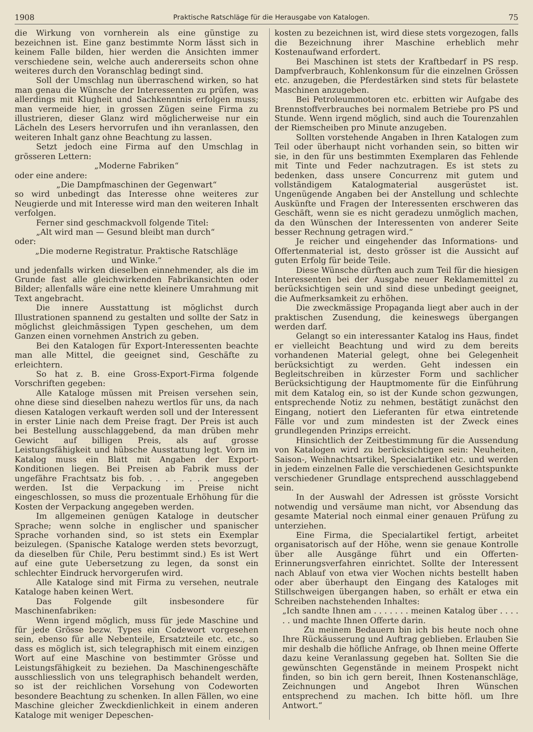1908 Praktische Ratschläge für die Herausgabe von Katalogen. 75
die Wirkung von vornherein als eine günstige zu bezeichnen ist. Eine ganz bestimmte Norm lässt sich in keinem Falle bilden, hier werden die Ansichten immer verschiedene sein, welche auch andererseits schon ohne weiteres durch den Voranschlag bedingt sind.
Soll der Umschlag nun überraschend wirken, so hat man genau die Wünsche der Interessenten zu prüfen, was allerdings mit Klugheit und Sachkenntnis erfolgen muss; man vermeide hier, in grossen Zügen seine Firma zu illustrieren, dieser Glanz wird möglicherweise nur ein Lächeln des Lesers hervorrufen und ihn veranlassen, den weiteren Inhalt ganz ohne Beachtung zu lassen.
Setzt jedoch eine Firma auf den Umschlag in grösseren Lettern:
„Moderne Fabriken“
oder eine andere:
„Die Dampfmaschinen der Gegenwart“
so wird unbedingt das Interesse ohne weiteres zur Neugierde und mit Interesse wird man den weiteren Inhalt verfolgen.
Ferner sind geschmackvoll folgende Titel:
„Alt wird man — Gesund bleibt man durch“
oder:
„Die moderne Registratur. Praktische Ratschläge
und Winke.“
und jedenfalls wirken dieselben einnehmender, als die im Grunde fast alle gleichwirkenden Fabrikansichten oder Bilder; allenfalls wäre eine nette kleinere Umrahmung mit Text angebracht.
Die innere Ausstattung ist möglichst durch Illustrationen spannend zu gestalten und sollte der Satz in möglichst gleichmässigen Typen geschehen, um dem Ganzen einen vornehmen Anstrich zu geben.
Bei den Katalogen für Export-Interessenten beachte man alle Mittel, die geeignet sind, Geschäfte zu erleichtern.
So hat z. B. eine Gross-Export-Firma folgende Vorschriften gegeben:
Alle Kataloge müssen mit Preisen versehen sein, ohne diese sind dieselben nahezu wertlos für uns, da nach diesen Katalogen verkauft werden soll und der Interessent in erster Linie nach dem Preise fragt. Der Preis ist auch bei Bestellung ausschlaggebend, da man drüben mehr Gewicht auf billigen Preis, als auf grosse Leistungsfähigkeit und hübsche Ausstattung legt. Vorn im Katalog muss ein Blatt mit Angaben der Export-Konditionen liegen. Bei Preisen ab Fabrik muss der ungefähre Frachtsatz bis fob. . . . . . . . . angegeben werden. Ist die Verpackung im Preise nicht eingeschlossen, so muss die prozentuale Erhöhung für die Kosten der Verpackung angegeben werden.
Im allgemeinen genügen Kataloge in deutscher Sprache; wenn solche in englischer und spanischer Sprache vorhanden sind, so ist stets ein Exemplar beizulegen. (Spanische Kataloge werden stets bevorzugt, da dieselben für Chile, Peru bestimmt sind.) Es ist Wert auf eine gute Uebersetzung zu legen, da sonst ein schlechter Eindruck hervorgerufen wird.
Alle Kataloge sind mit Firma zu versehen, neutrale Kataloge haben keinen Wert.
Das Folgende gilt insbesondere für Maschinenfabriken:
Wenn irgend möglich, muss für jede Maschine und für jede Grösse bezw. Types ein Codewort vorgesehen sein, ebenso für alle Nebenteile, Ersatzteile etc. etc., so dass es möglich ist, sich telegraphisch mit einem einzigen Wort auf eine Maschine von bestimmter Grösse und Leistungsfähigkeit zu beziehen. Da Maschinengeschäfte ausschliesslich von uns telegraphisch behandelt werden, so ist der reichlichen Vorsehung von Codeworten besondere Beachtung zu schenken. In allen Fällen, wo eine Maschine gleicher Zweckdienlichkeit in einem anderen Kataloge mit weniger Depeschen-
kosten zu bezeichnen ist, wird diese stets vorgezogen, falls die Bezeichnung ihrer Maschine erheblich mehr Kostenaufwand erfordert.
Bei Maschinen ist stets der Kraftbedarf in PS resp. Dampfverbrauch, Kohlenkonsum für die einzelnen Grössen etc. anzugeben, die Pferdestärken sind stets für belastete Maschinen anzugeben.
Bei Petroleummotoren etc. erbitten wir Aufgabe des Brennstoffverbrauches bei normalem Betriebe pro PS und Stunde. Wenn irgend möglich, sind auch die Tourenzahlen der Riemscheiben pro Minute anzugeben.
Sollten vorstehende Angaben in Ihren Katalogen zum Teil oder überhaupt nicht vorhanden sein, so bitten wir sie, in den für uns bestimmten Exemplaren das Fehlende mit Tinte und Feder nachzutragen. Es ist stets zu bedenken, dass unsere Concurrenz mit gutem und vollständigem Katalogmaterial ausgerüstet ist. Ungenügende Angaben bei der Anstellung und schlechte Auskünfte und Fragen der Interessenten erschweren das Geschäft, wenn sie es nicht geradezu unmöglich machen, da den Wünschen der Interessenten von anderer Seite besser Rechnung getragen wird.“
Je reicher und eingehender das Informations- und Offertenmaterial ist, desto grösser ist die Aussicht auf guten Erfolg für beide Teile.
Diese Wünsche dürften auch zum Teil für die hiesigen Interessenten bei der Ausgabe neuer Reklamemittel zu berücksichtigen sein und sind diese unbedingt geeignet, die Aufmerksamkeit zu erhöhen.
Die zweckmässige Propaganda liegt aber auch in der praktischen Zusendung, die keineswegs übergangen werden darf.
Gelangt so ein interessanter Katalog ins Haus, findet er vielleicht Beachtung und wird zu dem bereits vorhandenen Material gelegt, ohne bei Gelegenheit berücksichtigt zu werden. Geht indessen ein Begleitschreiben in kürzester Form und sachlicher Berücksichtigung der Hauptmomente für die Einführung mit dem Katalog ein, so ist der Kunde schon gezwungen, entsprechende Notiz zu nehmen, bestätigt zunächst den Eingang, notiert den Lieferanten für etwa eintretende Fälle vor und zum mindesten ist der Zweck eines grundlegenden Prinzips erreicht.
Hinsichtlich der Zeitbestimmung für die Aussendung von Katalogen wird zu berücksichtigen sein: Neuheiten, Saison-, Weihnachtsartikel, Specialartikel etc. und werden in jedem einzelnen Falle die verschiedenen Gesichtspunkte verschiedener Grundlage entsprechend ausschlaggebend sein.
In der Auswahl der Adressen ist grösste Vorsicht notwendig und versäume man nicht, vor Absendung das gesamte Material noch einmal einer genauen Prüfung zu unterziehen.
Eine Firma, die Specialartikel fertigt, arbeitet organisatorisch auf der Höhe, wenn sie genaue Kontrolle über alle Ausgänge führt und ein Offerten-Erinnerungsverfahren einrichtet. Sollte der Interessent nach Ablauf von etwa vier Wochen nichts bestellt haben oder aber überhaupt den Eingang des Kataloges mit Stillschweigen übergangen haben, so erhält er etwa ein Schreiben nachstehenden Inhaltes:
„Ich sandte Ihnen am . . . . . . . meinen Katalog über . . . . . . und machte Ihnen Offerte darin.
Zu meinem Bedauern bin ich bis heute noch ohne Ihre Rückäusserung und Auftrag geblieben. Erlauben Sie mir deshalb die höfliche Anfrage, ob Ihnen meine Offerte dazu keine Veranlassung gegeben hat. Sollten Sie die gewünschten Gegenstände in meinem Prospekt nicht finden, so bin ich gern bereit, Ihnen Kostenanschläge, Zeichnungen und Angebot Ihren Wünschen entsprechend zu machen. Ich bitte höfl. um Ihre Antwort.“